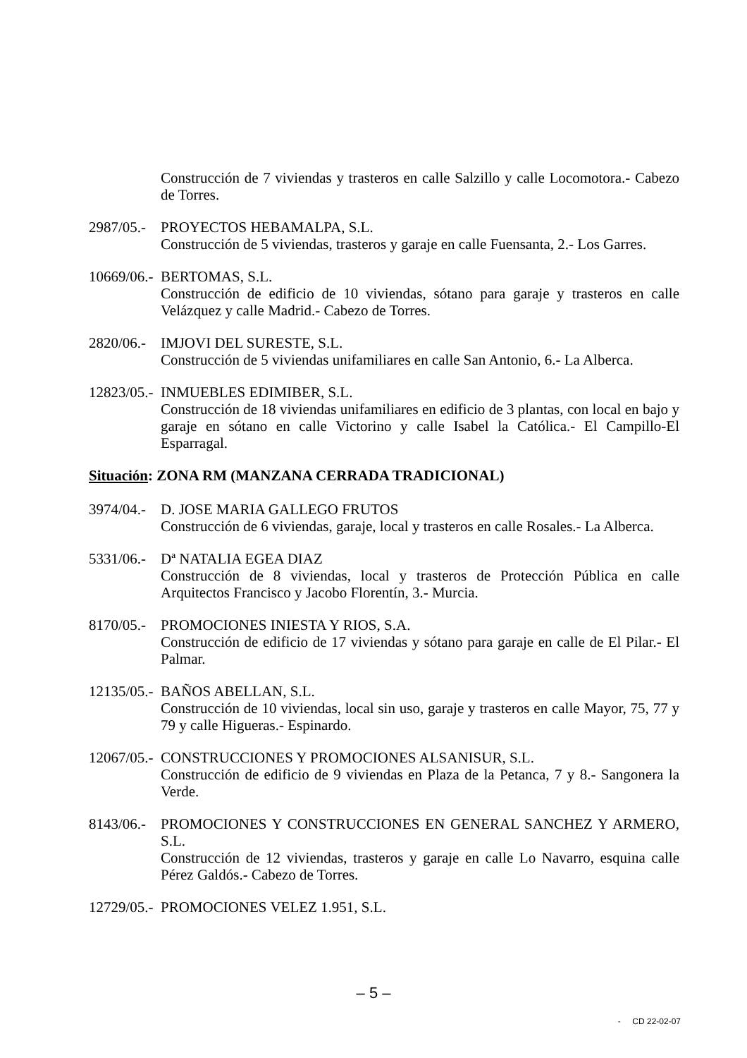Construcción de 7 viviendas y trasteros en calle Salzillo y calle Locomotora.- Cabezo de Torres.
2987/05.-
PROYECTOS HEBAMALPA, S.L.
Construcción de 5 viviendas, trasteros y garaje en calle Fuensanta, 2.- Los Garres.
10669/06.-
BERTOMAS, S.L.
Construcción de edificio de 10 viviendas, sótano para garaje y trasteros en calle Velázquez y calle Madrid.- Cabezo de Torres.
2820/06.-
IMJOVI DEL SURESTE, S.L.
Construcción de 5 viviendas unifamiliares en calle San Antonio, 6.- La Alberca.
12823/05.-
INMUEBLES EDIMIBER, S.L.
Construcción de 18 viviendas unifamiliares en edificio de 3 plantas, con local en bajo y garaje en sótano en calle Victorino y calle Isabel la Católica.- El Campillo-El Esparragal.
Situación: ZONA RM (MANZANA CERRADA TRADICIONAL)
3974/04.-
D. JOSE MARIA GALLEGO FRUTOS
Construcción de 6 viviendas, garaje, local y trasteros en calle Rosales.- La Alberca.
5331/06.-
Dª NATALIA EGEA DIAZ
Construcción de 8 viviendas, local y trasteros de Protección Pública en calle Arquitectos Francisco y Jacobo Florentín, 3.- Murcia.
8170/05.-
PROMOCIONES INIESTA Y RIOS, S.A.
Construcción de edificio de 17 viviendas y sótano para garaje en calle de El Pilar.- El Palmar.
12135/05.-
BAÑOS ABELLAN, S.L.
Construcción de 10 viviendas, local sin uso, garaje y trasteros en calle Mayor, 75, 77 y 79 y calle Higueras.- Espinardo.
12067/05.-
CONSTRUCCIONES Y PROMOCIONES ALSANISUR, S.L.
Construcción de edificio de 9 viviendas en Plaza de la Petanca, 7 y 8.- Sangonera la Verde.
8143/06.-
PROMOCIONES Y CONSTRUCCIONES EN GENERAL SANCHEZ Y ARMERO, S.L.
Construcción de 12 viviendas, trasteros y garaje en calle Lo Navarro, esquina calle Pérez Galdós.- Cabezo de Torres.
12729/05.-
PROMOCIONES VELEZ 1.951, S.L.
– 5 –
- CD 22-02-07